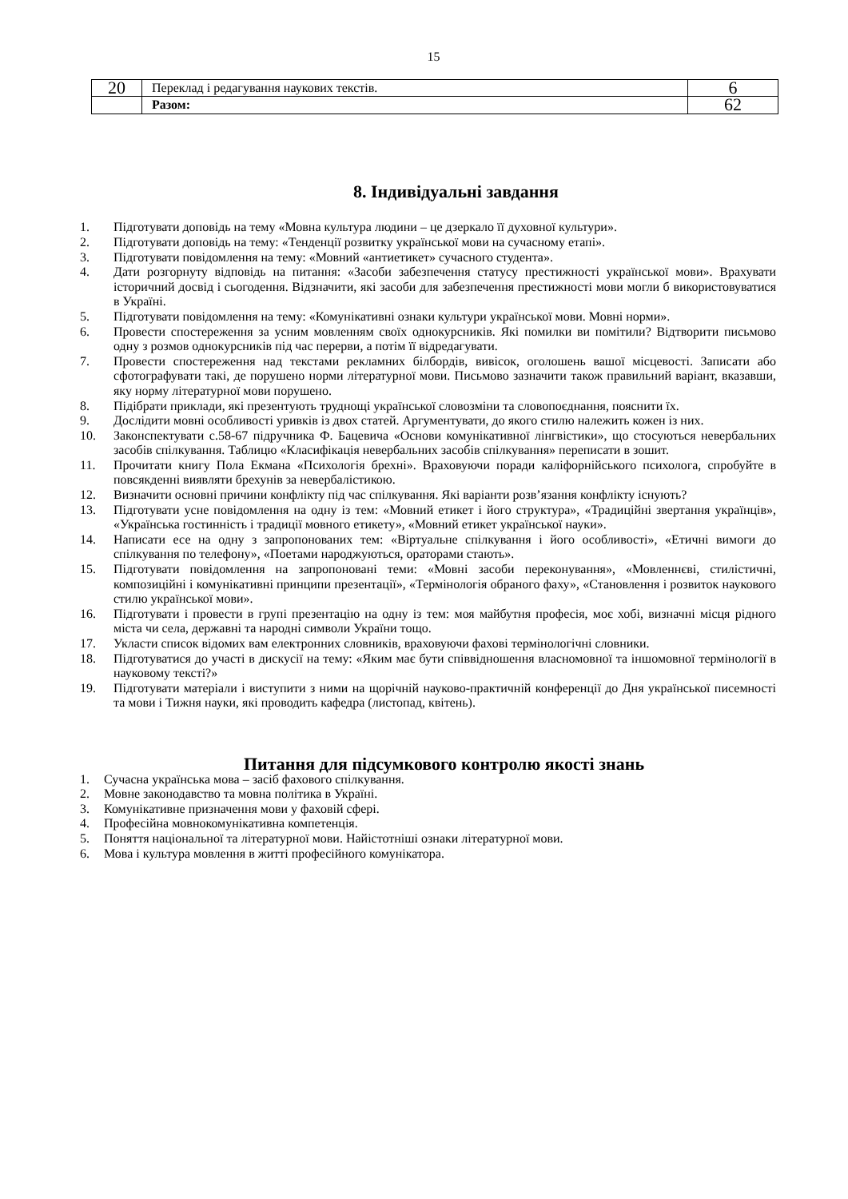15
| 20 | Переклад і редагування наукових текстів. | 6 |
| | Разом: | 62 |
8. Індивідуальні завдання
1. Підготувати доповідь на тему «Мовна культура людини – це дзеркало її духовної культури».
2. Підготувати доповідь на тему: «Тенденції розвитку української мови на сучасному етапі».
3. Підготувати повідомлення на тему: «Мовний «антиетикет» сучасного студента».
4. Дати розгорнуту відповідь на питання: «Засоби забезпечення статусу престижності української мови». Врахувати історичний досвід і сьогодення. Відзначити, які засоби для забезпечення престижності мови могли б використовуватися в Україні.
5. Підготувати повідомлення на тему: «Комунікативні ознаки культури української мови. Мовні норми».
6. Провести спостереження за усним мовленням своїх однокурсників. Які помилки ви помітили? Відтворити письмово одну з розмов однокурсників під час перерви, а потім її відредагувати.
7. Провести спостереження над текстами рекламних білбордів, вивісок, оголошень вашої місцевості. Записати або сфотографувати такі, де порушено норми літературної мови. Письмово зазначити також правильний варіант, вказавши, яку норму літературної мови порушено.
8. Підібрати приклади, які презентують труднощі української словозміни та словопоєднання, пояснити їх.
9. Дослідити мовні особливості уривків із двох статей. Аргументувати, до якого стилю належить кожен із них.
10. Законспектувати с.58-67 підручника Ф. Бацевича «Основи комунікативної лінгвістики», що стосуються невербальних засобів спілкування. Таблицю «Класифікація невербальних засобів спілкування» переписати в зошит.
11. Прочитати книгу Пола Екмана «Психологія брехні». Враховуючи поради каліфорнійського психолога, спробуйте в повсякденні виявляти брехунів за невербалістикою.
12. Визначити основні причини конфлікту під час спілкування. Які варіанти розв’язання конфлікту існують?
13. Підготувати усне повідомлення на одну із тем: «Мовний етикет і його структура», «Традиційні звертання українців», «Українська гостинність і традиції мовного етикету», «Мовний етикет української науки».
14. Написати есе на одну з запропонованих тем: «Віртуальне спілкування і його особливості», «Етичні вимоги до спілкування по телефону», «Поетами народжуються, ораторами стають».
15. Підготувати повідомлення на запропоновані теми: «Мовні засоби переконування», «Мовленнєві, стилістичні, композиційні і комунікативні принципи презентації», «Термінологія обраного фаху», «Становлення і розвиток наукового стилю української мови».
16. Підготувати і провести в групі презентацію на одну із тем: моя майбутня професія, моє хобі, визначні місця рідного міста чи села, державні та народні символи України тощо.
17. Укласти список відомих вам електронних словників, враховуючи фахові термінологічні словники.
18. Підготуватися до участі в дискусії на тему: «Яким має бути співвідношення власномовної та іншомовної термінології в науковому тексті?»
19. Підготувати матеріали і виступити з ними на щорічній науково-практичній конференції до Дня української писемності та мови і Тижня науки, які проводить кафедра (листопад, квітень).
Питання для підсумкового контролю якості знань
1. Сучасна українська мова – засіб фахового спілкування.
2. Мовне законодавство та мовна політика в Україні.
3. Комунікативне призначення мови у фаховій сфері.
4. Професійна мовнокомунікативна компетенція.
5. Поняття національної та літературної мови. Найістотніші ознаки літературної мови.
6. Мова і культура мовлення в житті професійного комунікатора.